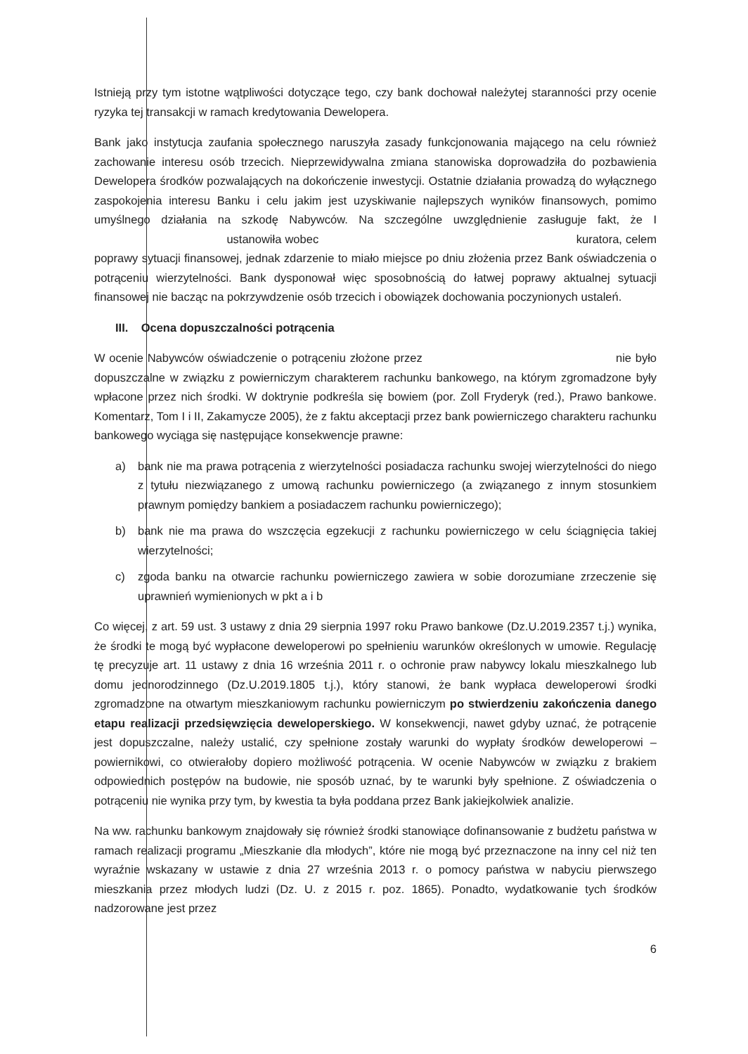Istnieją przy tym istotne wątpliwości dotyczące tego, czy bank dochował należytej staranności przy ocenie ryzyka tej transakcji w ramach kredytowania Dewelopera.
Bank jako instytucja zaufania społecznego naruszyła zasady funkcjonowania mającego na celu również zachowanie interesu osób trzecich. Nieprzewidywalna zmiana stanowiska doprowadziła do pozbawienia Dewelopera środków pozwalających na dokończenie inwestycji. Ostatnie działania prowadzą do wyłącznego zaspokojenia interesu Banku i celu jakim jest uzyskiwanie najlepszych wyników finansowych, pomimo umyślnego działania na szkodę Nabywców. Na szczególne uwzględnienie zasługuje fakt, że I ustanowiła wobec kuratora, celem poprawy sytuacji finansowej, jednak zdarzenie to miało miejsce po dniu złożenia przez Bank oświadczenia o potrąceniu wierzytelności. Bank dysponował więc sposobnością do łatwej poprawy aktualnej sytuacji finansowej nie bacząc na pokrzywdzenie osób trzecich i obowiązek dochowania poczynionych ustaleń.
III. Ocena dopuszczalności potrącenia
W ocenie Nabywców oświadczenie o potrąceniu złożone przez nie było dopuszczalne w związku z powierniczym charakterem rachunku bankowego, na którym zgromadzone były wpłacone przez nich środki. W doktrynie podkreśla się bowiem (por. Zoll Fryderyk (red.), Prawo bankowe. Komentarz, Tom I i II, Zakamycze 2005), że z faktu akceptacji przez bank powierniczego charakteru rachunku bankowego wyciąga się następujące konsekwencje prawne:
a) bank nie ma prawa potrącenia z wierzytelności posiadacza rachunku swojej wierzytelności do niego z tytułu niezwiązanego z umową rachunku powierniczego (a związanego z innym stosunkiem prawnym pomiędzy bankiem a posiadaczem rachunku powierniczego);
b) bank nie ma prawa do wszczęcia egzekucji z rachunku powierniczego w celu ściągnięcia takiej wierzytelności;
c) zgoda banku na otwarcie rachunku powierniczego zawiera w sobie dorozumiane zrzeczenie się uprawnień wymienionych w pkt a i b
Co więcej, z art. 59 ust. 3 ustawy z dnia 29 sierpnia 1997 roku Prawo bankowe (Dz.U.2019.2357 t.j.) wynika, że środki te mogą być wypłacone deweloperowi po spełnieniu warunków określonych w umowie. Regulację tę precyzuje art. 11 ustawy z dnia 16 września 2011 r. o ochronie praw nabywcy lokalu mieszkalnego lub domu jednorodzinnego (Dz.U.2019.1805 t.j.), który stanowi, że bank wypłaca deweloperowi środki zgromadzone na otwartym mieszkaniowym rachunku powierniczym po stwierdzeniu zakończenia danego etapu realizacji przedsięwzięcia deweloperskiego. W konsekwencji, nawet gdyby uznać, że potrącenie jest dopuszczalne, należy ustalić, czy spełnione zostały warunki do wypłaty środków deweloperowi – powiernikowi, co otwierałoby dopiero możliwość potrącenia. W ocenie Nabywców w związku z brakiem odpowiednich postępów na budowie, nie sposób uznać, by te warunki były spełnione. Z oświadczenia o potrąceniu nie wynika przy tym, by kwestia ta była poddana przez Bank jakiejkolwiek analizie.
Na ww. rachunku bankowym znajdowały się również środki stanowiące dofinansowanie z budżetu państwa w ramach realizacji programu „Mieszkanie dla młodych”, które nie mogą być przeznaczone na inny cel niż ten wyraźnie wskazany w ustawie z dnia 27 września 2013 r. o pomocy państwa w nabyciu pierwszego mieszkania przez młodych ludzi (Dz. U. z 2015 r. poz. 1865). Ponadto, wydatkowanie tych środków nadzorowane jest przez
6